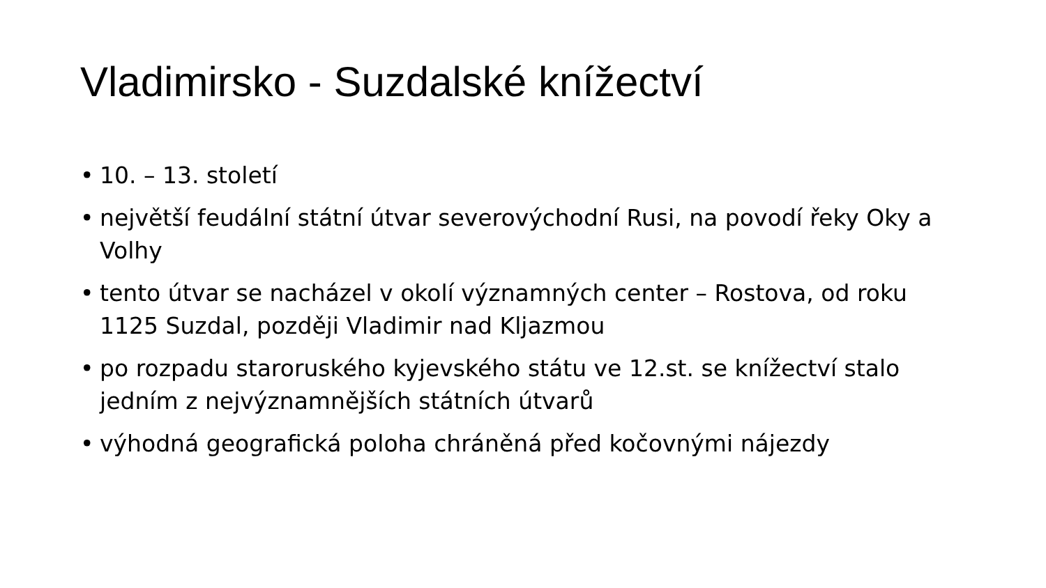Vladimirsko - Suzdalské knížectví
• 10. – 13. století
• největší feudální státní útvar severovýchodní Rusi, na povodí řeky Oky a Volhy
• tento útvar se nacházel v okolí významných center – Rostova, od roku 1125 Suzdal, později Vladimir nad Kljazmou
• po rozpadu staroruského kyjevského státu ve 12.st. se knížectví stalo jedním z nejvýznamnějších státních útvarů
• výhodná geografická poloha chráněná před kočovnými nájezdy